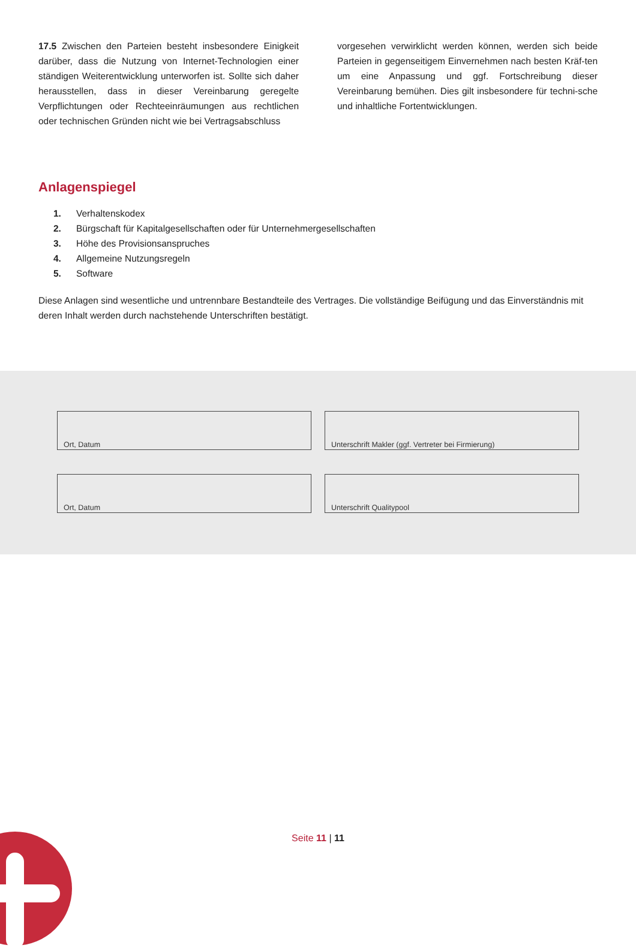17.5 Zwischen den Parteien besteht insbesondere Einigkeit darüber, dass die Nutzung von Internet-Technologien einer ständigen Weiterentwicklung unterworfen ist. Sollte sich daher herausstellen, dass in dieser Vereinbarung geregelte Verpflichtungen oder Rechteeinräumungen aus rechtlichen oder technischen Gründen nicht wie bei Vertragsabschluss
vorgesehen verwirklicht werden können, werden sich beide Parteien in gegenseitigem Einvernehmen nach besten Kräf-ten um eine Anpassung und ggf. Fortschreibung dieser Vereinbarung bemühen. Dies gilt insbesondere für techni-sche und inhaltliche Fortentwicklungen.
Anlagenspiegel
1. Verhaltenskodex
2. Bürgschaft für Kapitalgesellschaften oder für Unternehmergesellschaften
3. Höhe des Provisionsanspruches
4. Allgemeine Nutzungsregeln
5. Software
Diese Anlagen sind wesentliche und untrennbare Bestandteile des Vertrages. Die vollständige Beifügung und das Einverständnis mit deren Inhalt werden durch nachstehende Unterschriften bestätigt.
Ort, Datum Unterschrift Makler (ggf. Vertreter bei Firmierung)
Ort, Datum Unterschrift Qualitypool
Seite 11 | 11